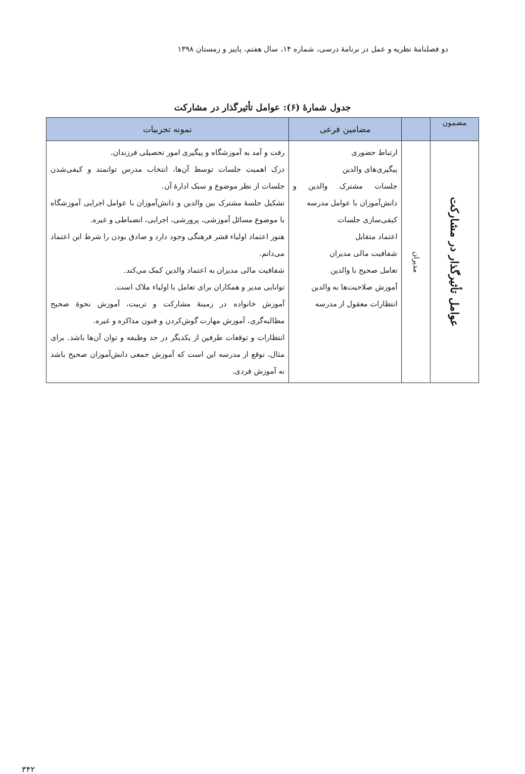دو فصلنامهٔ نظریه و عمل در برنامهٔ درسی، شماره ۱۴، سال هفتم، پاییز و زمستان ۱۳۹۸
جدول شمارهٔ (۶): عوامل تأثیرگذار در مشارکت
| مضمون | | مضامین فرعی | نمونه تجربیات |
| --- | --- | --- | --- |
| عوامل تأثیرگذار در مشارکت | مدیران | ارتباط حضوری پیگیری‌های والدین جلسات مشترک والدین و دانش‌آموزان با عوامل مدرسه کیفی‌سازی جلسات اعتماد متقابل شفافیت مالی مدیران تعامل صحیح با والدین آموزش صلاحیت‌ها به والدین انتظارات معقول از مدرسه | رفت و آمد به آموزشگاه و پیگیری امور تحصیلی فرزندان. درک اهمیت جلسات توسط آن‌ها، انتخاب مدرس توانمند و کیفی‌شدن جلسات از نظر موضوع و سبک ادارهٔ آن. تشکیل جلسهٔ مشترک بین والدین و دانش‌آموزان با عوامل اجرایی آموزشگاه با موضوع مسائل آموزشی، پرورشی، اجرایی، انضباطی و غیره. هنوز اعتماد اولیاء قشر فرهنگی وجود دارد و صادق بودن را شرط این اعتماد می‌دانم. شفافیت مالی مدیران به اعتماد والدین کمک می‌کند. توانایی مدیر و همکاران برای تعامل با اولیاء ملاک است. آموزش خانواده در زمینهٔ مشارکت و تربیت، آموزش نحوهٔ صحیح مطالبه‌گری، آموزش مهارت گوش‌کردن و فنون مذاکره و غیره. انتظارات و توقعات طرفین از یکدیگر در حد وظیفه و توان آن‌ها باشد. برای مثال، توقع از مدرسه این است که آموزش جمعی دانش‌آموزان صحیح باشد نه آموزش فردی. |
۳۴۲